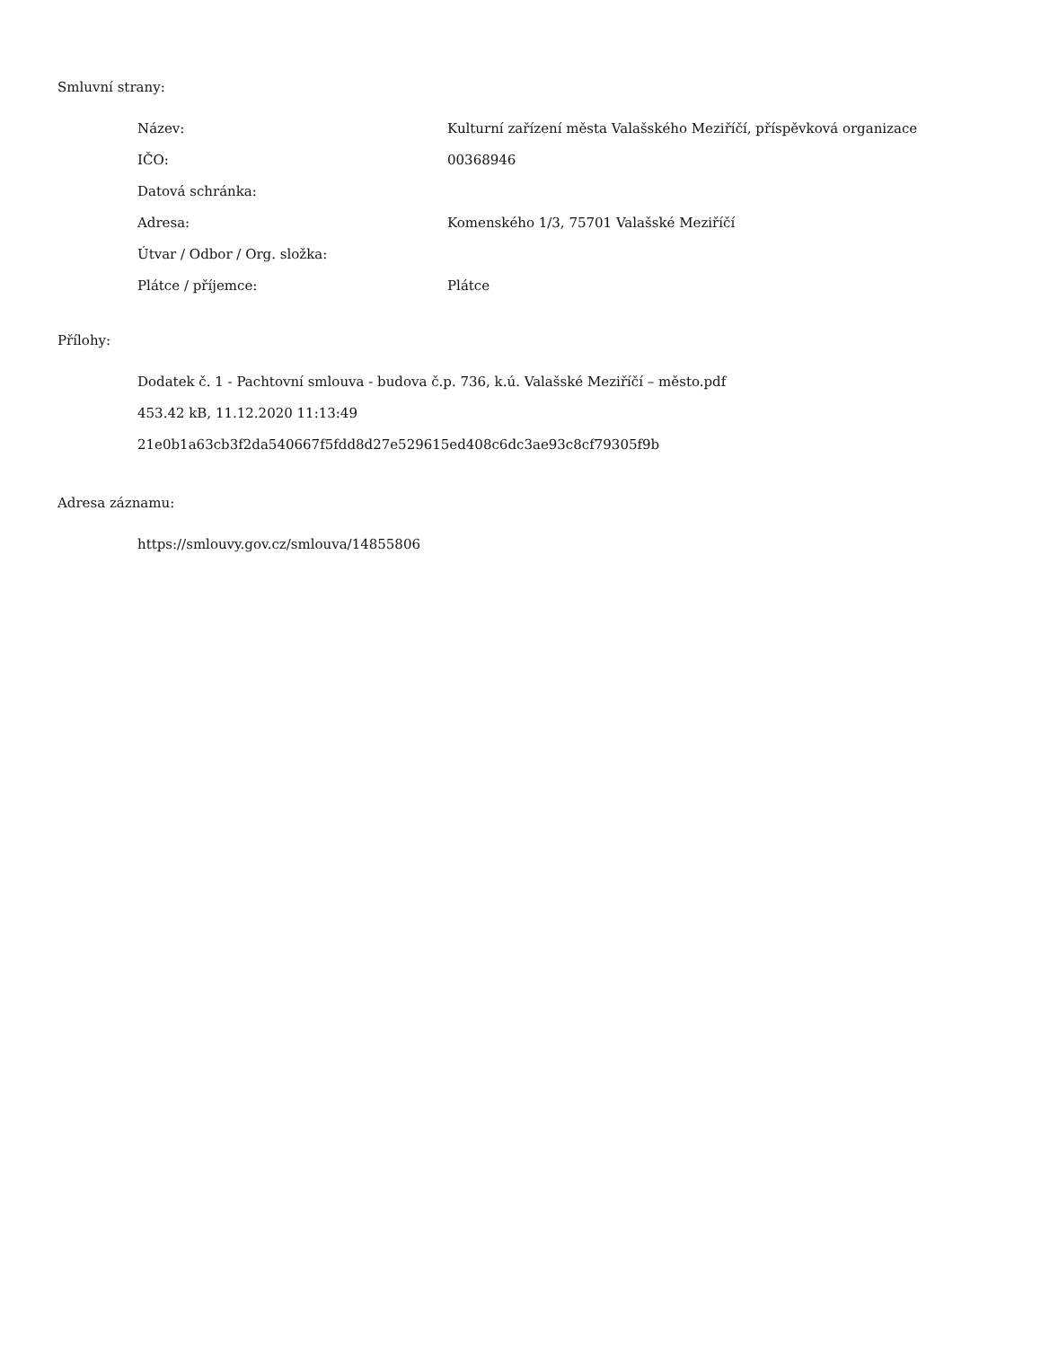Smluvní strany:
| Název: | Kulturní zařízení města Valašského Meziříčí, příspěvková organizace |
| IČO: | 00368946 |
| Datová schránka: | |
| Adresa: | Komenského 1/3, 75701 Valašské Meziříčí |
| Útvar / Odbor / Org. složka: | |
| Plátce / příjemce: | Plátce |
Přílohy:
Dodatek č. 1 - Pachtovní smlouva - budova č.p. 736, k.ú. Valašské Meziříčí – město.pdf
453.42 kB, 11.12.2020 11:13:49
21e0b1a63cb3f2da540667f5fdd8d27e529615ed408c6dc3ae93c8cf79305f9b
Adresa záznamu:
https://smlouvy.gov.cz/smlouva/14855806